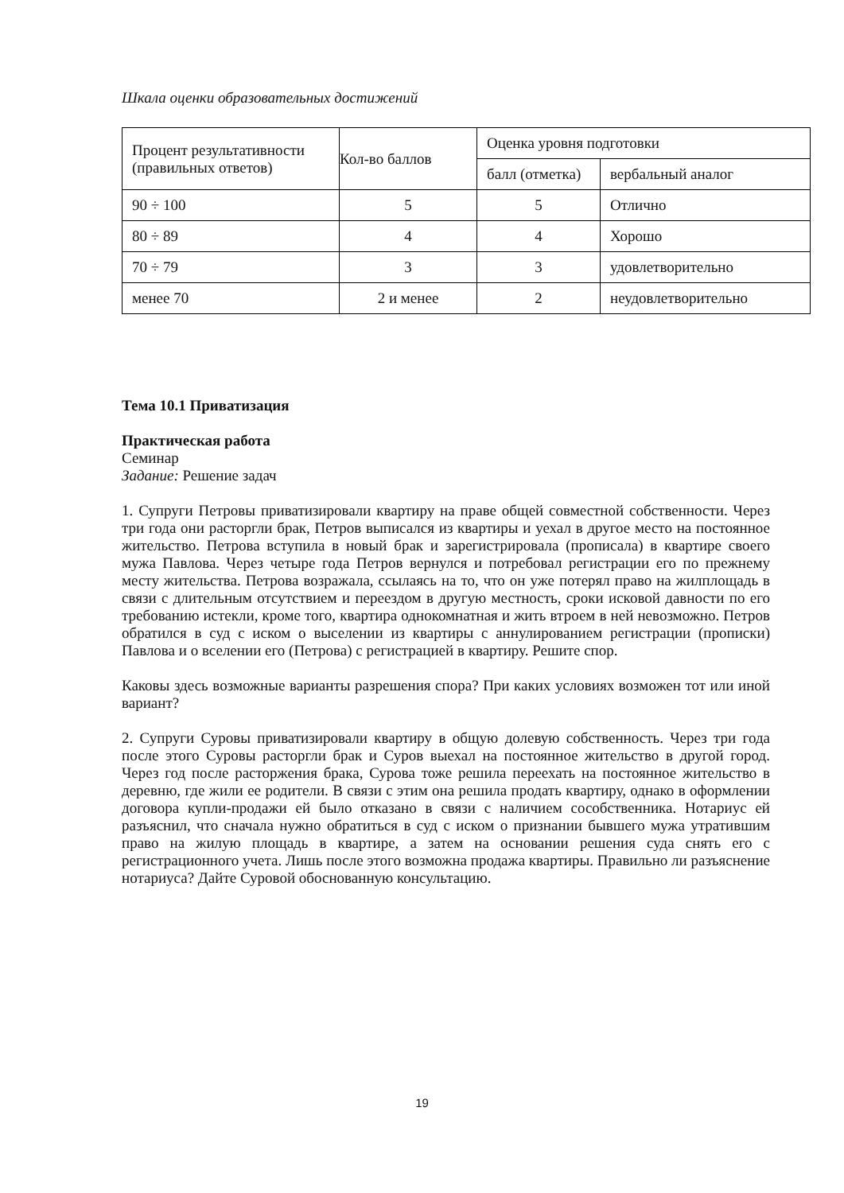Шкала оценки образовательных достижений
| Процент результативности (правильных ответов) | Кол-во баллов | Оценка уровня подготовки | |
| | | балл (отметка) | вербальный аналог |
| 90 ÷ 100 | 5 | 5 | Отлично |
| 80 ÷ 89 | 4 | 4 | Хорошо |
| 70 ÷ 79 | 3 | 3 | удовлетворительно |
| менее 70 | 2 и менее | 2 | неудовлетворительно |
Тема 10.1 Приватизация
Практическая работа
Семинар
Задание: Решение задач
1. Супруги Петровы приватизировали квартиру на праве общей совместной собственности. Через три года они расторгли брак, Петров выписался из квартиры и уехал в другое место на постоянное жительство. Петрова вступила в новый брак и зарегистрировала (прописала) в квартире своего мужа Павлова. Через четыре года Петров вернулся и потребовал регистрации его по прежнему месту жительства. Петрова возражала, ссылаясь на то, что он уже потерял право на жилплощадь в связи с длительным отсутствием и переездом в другую местность, сроки исковой давности по его требованию истекли, кроме того, квартира однокомнатная и жить втроем в ней невозможно. Петров обратился в суд с иском о выселении из квартиры с аннулированием регистрации (прописки) Павлова и о вселении его (Петрова) с регистрацией в квартиру. Решите спор.
Каковы здесь возможные варианты разрешения спора? При каких условиях возможен тот или иной вариант?
2. Супруги Суровы приватизировали квартиру в общую долевую собственность. Через три года после этого Суровы расторгли брак и Суров выехал на постоянное жительство в другой город. Через год после расторжения брака, Сурова тоже решила переехать на постоянное жительство в деревню, где жили ее родители. В связи с этим она решила продать квартиру, однако в оформлении договора купли-продажи ей было отказано в связи с наличием сособственника. Нотариус ей разъяснил, что сначала нужно обратиться в суд с иском о признании бывшего мужа утратившим право на жилую площадь в квартире, а затем на основании решения суда снять его с регистрационного учета. Лишь после этого возможна продажа квартиры. Правильно ли разъяснение нотариуса? Дайте Суровой обоснованную консультацию.
19